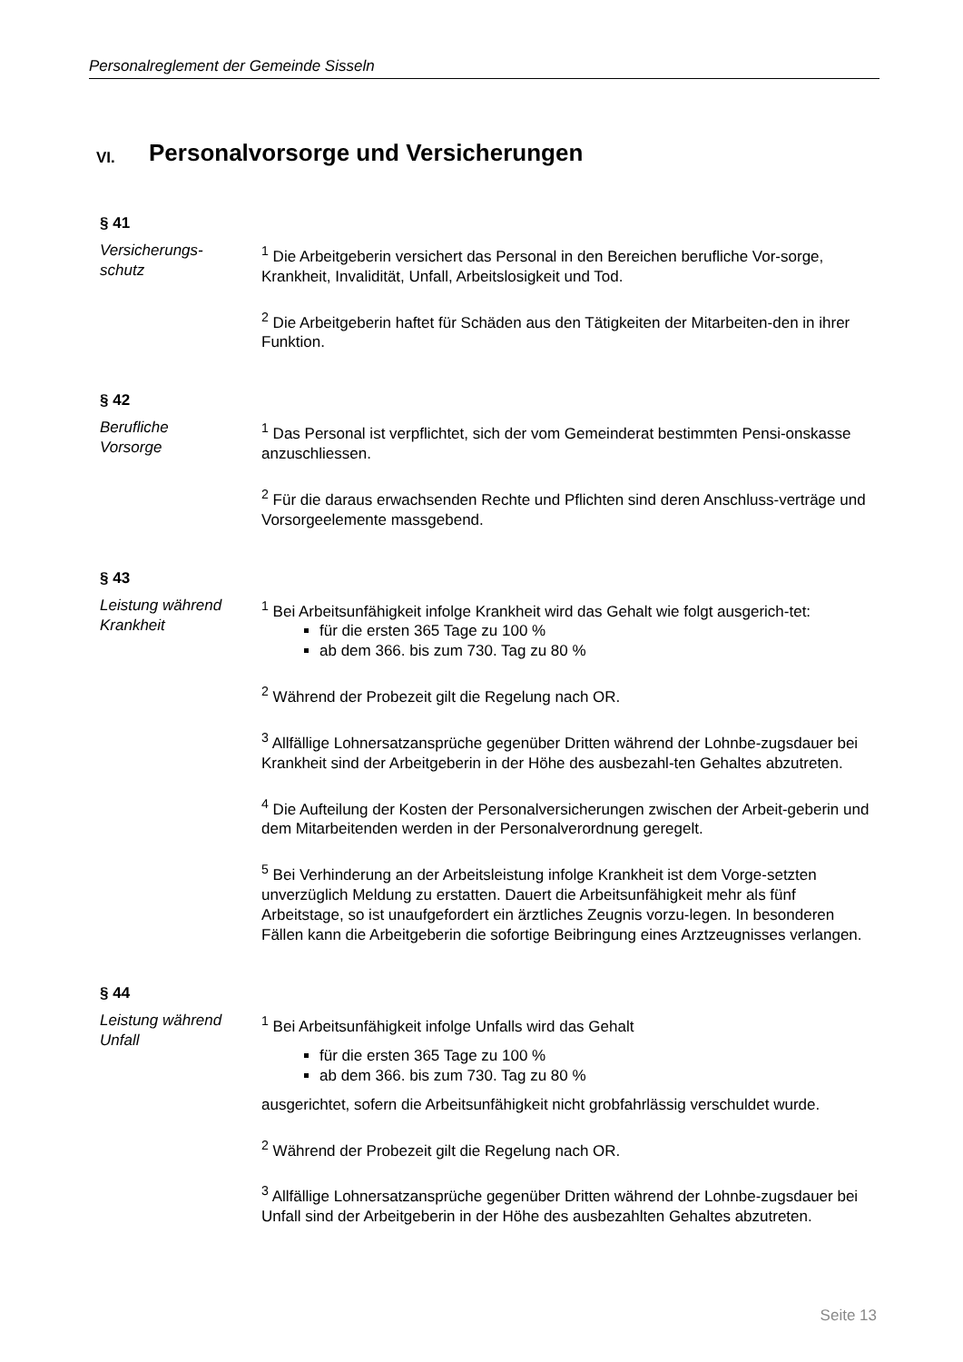Personalreglement der Gemeinde Sisseln
VI. Personalvorsorge und Versicherungen
§ 41
Versicherungs-
schutz
<sup>1</sup> Die Arbeitgeberin versichert das Personal in den Bereichen berufliche Vor-sorge, Krankheit, Invalidität, Unfall, Arbeitslosigkeit und Tod.
<sup>2</sup> Die Arbeitgeberin haftet für Schäden aus den Tätigkeiten der Mitarbeiten-den in ihrer Funktion.
§ 42
Berufliche
Vorsorge
<sup>1</sup> Das Personal ist verpflichtet, sich der vom Gemeinderat bestimmten Pensi-onskasse anzuschliessen.
<sup>2</sup> Für die daraus erwachsenden Rechte und Pflichten sind deren Anschluss-verträge und Vorsorgeelemente massgebend.
§ 43
Leistung während
Krankheit
<sup>1</sup> Bei Arbeitsunfähigkeit infolge Krankheit wird das Gehalt wie folgt ausgerich-tet:
für die ersten 365 Tage zu 100 %
ab dem 366. bis zum 730. Tag zu 80 %
<sup>2</sup> Während der Probezeit gilt die Regelung nach OR.
<sup>3</sup> Allfällige Lohnersatzansprüche gegenüber Dritten während der Lohnbe-zugsdauer bei Krankheit sind der Arbeitgeberin in der Höhe des ausbezahl-ten Gehaltes abzutreten.
<sup>4</sup> Die Aufteilung der Kosten der Personalversicherungen zwischen der Arbeit-geberin und dem Mitarbeitenden werden in der Personalverordnung geregelt.
<sup>5</sup> Bei Verhinderung an der Arbeitsleistung infolge Krankheit ist dem Vorge-setzten unverzüglich Meldung zu erstatten. Dauert die Arbeitsunfähigkeit mehr als fünf Arbeitstage, so ist unaufgefordert ein ärztliches Zeugnis vorzu-legen. In besonderen Fällen kann die Arbeitgeberin die sofortige Beibringung eines Arztzeugnisses verlangen.
§ 44
Leistung während
Unfall
<sup>1</sup> Bei Arbeitsunfähigkeit infolge Unfalls wird das Gehalt
für die ersten 365 Tage zu 100 %
ab dem 366. bis zum 730. Tag zu 80 %
ausgerichtet, sofern die Arbeitsunfähigkeit nicht grobfahrlässig verschuldet wurde.
<sup>2</sup> Während der Probezeit gilt die Regelung nach OR.
<sup>3</sup> Allfällige Lohnersatzansprüche gegenüber Dritten während der Lohnbe-zugsdauer bei Unfall sind der Arbeitgeberin in der Höhe des ausbezahlten Gehaltes abzutreten.
Seite 13